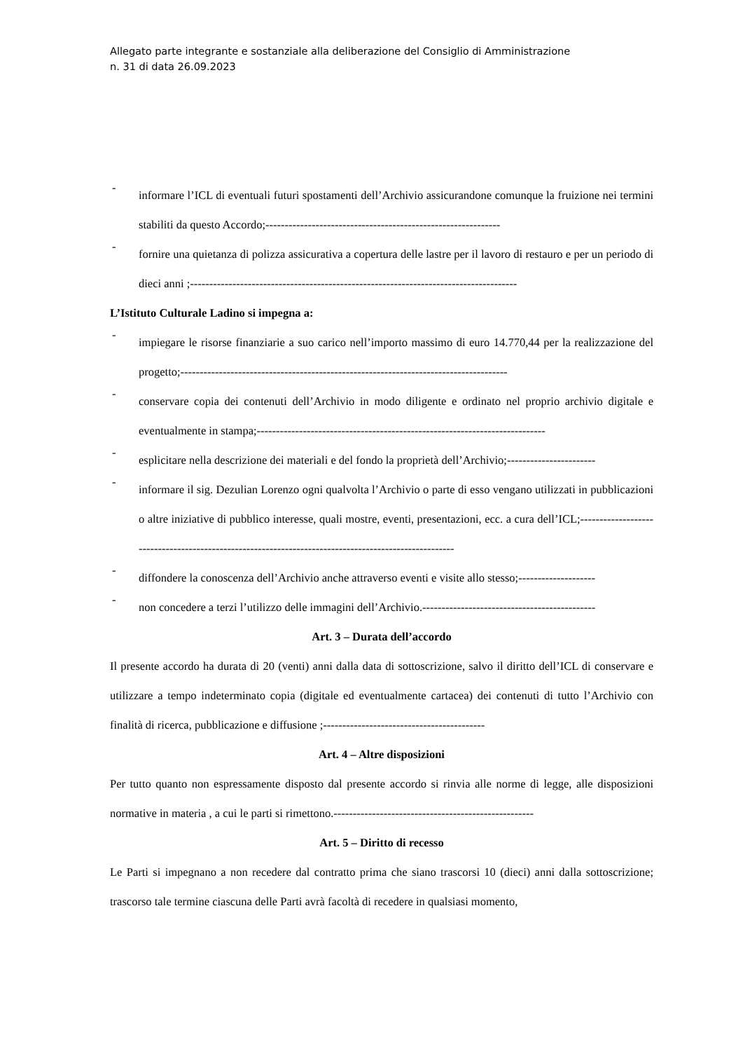Allegato parte integrante e sostanziale alla deliberazione del Consiglio di Amministrazione
n. 31 di data 26.09.2023
-
informare l’ICL di eventuali futuri spostamenti dell’Archivio assicurandone comunque la fruizione nei termini stabiliti da questo Accordo;-------------------------------------------------------------
-
fornire una quietanza di polizza assicurativa a copertura delle lastre per il lavoro di restauro e per un periodo di dieci anni ;-------------------------------------------------------------------------------------
L’Istituto Culturale Ladino si impegna a:
-
impiegare le risorse finanziarie a suo carico nell’importo massimo di euro 14.770,44 per la realizzazione del progetto;-------------------------------------------------------------------------------------
-
conservare copia dei contenuti dell’Archivio in modo diligente e ordinato nel proprio archivio digitale e eventualmente in stampa;---------------------------------------------------------------------------
-
esplicitare nella descrizione dei materiali e del fondo la proprietà dell’Archivio;-----------------------
-
informare il sig. Dezulian Lorenzo ogni qualvolta l’Archivio o parte di esso vengano utilizzati in pubblicazioni o altre iniziative di pubblico interesse, quali mostre, eventi, presentazioni, ecc. a cura dell’ICL;-----------------------------------------------------------------------------------------------------
-
diffondere la conoscenza dell’Archivio anche attraverso eventi e visite allo stesso;--------------------
-
non concedere a terzi l’utilizzo delle immagini dell’Archivio.---------------------------------------------
Art. 3 – Durata dell’accordo
Il presente accordo ha durata di 20 (venti) anni dalla data di sottoscrizione, salvo il diritto dell’ICL di conservare e utilizzare a tempo indeterminato copia (digitale ed eventualmente cartacea) dei contenuti di tutto l’Archivio con finalità di ricerca, pubblicazione e diffusione ;------------------------------------------
Art. 4 – Altre disposizioni
Per tutto quanto non espressamente disposto dal presente accordo si rinvia alle norme di legge, alle disposizioni normative in materia , a cui le parti si rimettono.----------------------------------------------------
Art. 5 – Diritto di recesso
Le Parti si impegnano a non recedere dal contratto prima che siano trascorsi 10 (dieci) anni dalla sottoscrizione; trascorso tale termine ciascuna delle Parti avrà facoltà di recedere in qualsiasi momento,